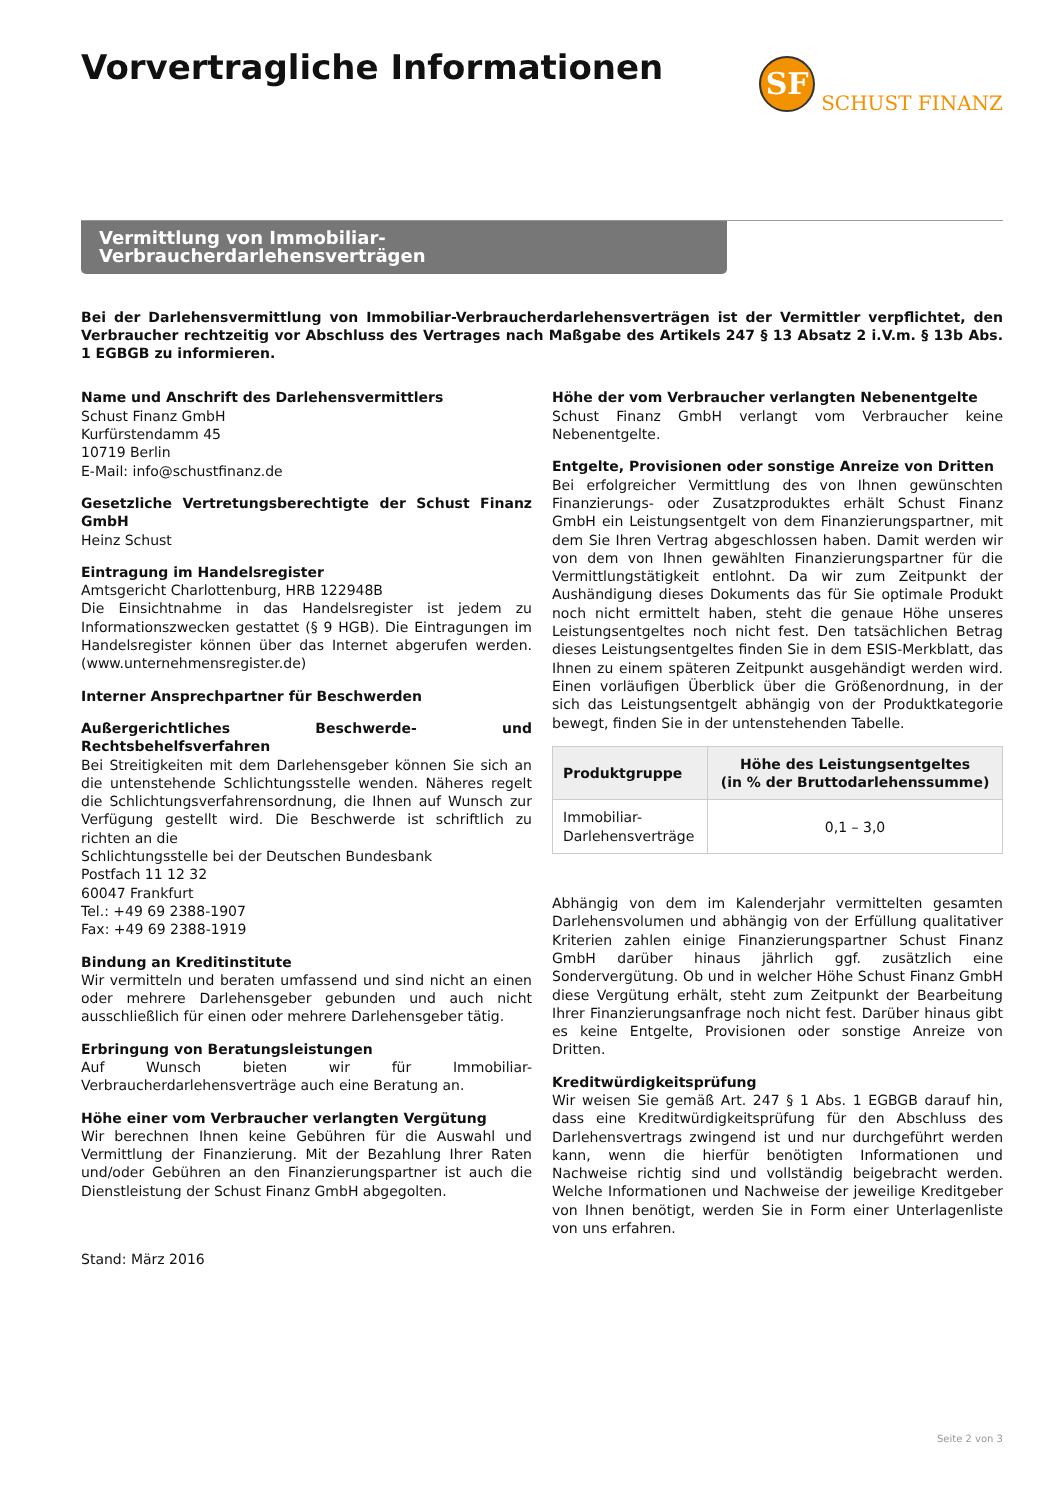Vorvertragliche Informationen
SF
SCHUST FINANZ
Vermittlung von Immobiliar-Verbraucherdarlehensverträgen
Bei der Darlehensvermittlung von Immobiliar-Verbraucherdarlehensverträgen ist der Vermittler verpflichtet, den Verbraucher rechtzeitig vor Abschluss des Vertrages nach Maßgabe des Artikels 247 § 13 Absatz 2 i.V.m. § 13b Abs. 1 EGBGB zu informieren.
Name und Anschrift des Darlehensvermittlers
Schust Finanz GmbH
Kurfürstendamm 45
10719 Berlin
E-Mail: info@schustfinanz.de
Gesetzliche Vertretungsberechtigte der Schust Finanz GmbH
Heinz Schust
Eintragung im Handelsregister
Amtsgericht Charlottenburg, HRB 122948B
Die Einsichtnahme in das Handelsregister ist jedem zu Informationszwecken gestattet (§ 9 HGB). Die Eintragungen im Handelsregister können über das Internet abgerufen werden. (www.unternehmensregister.de)
Interner Ansprechpartner für Beschwerden
Außergerichtliches Beschwerde- und Rechtsbehelfsverfahren
Bei Streitigkeiten mit dem Darlehensgeber können Sie sich an die untenstehende Schlichtungsstelle wenden. Näheres regelt die Schlichtungsverfahrensordnung, die Ihnen auf Wunsch zur Verfügung gestellt wird. Die Beschwerde ist schriftlich zu richten an die
Schlichtungsstelle bei der Deutschen Bundesbank
Postfach 11 12 32
60047 Frankfurt
Tel.: +49 69 2388-1907
Fax: +49 69 2388-1919
Bindung an Kreditinstitute
Wir vermitteln und beraten umfassend und sind nicht an einen oder mehrere Darlehensgeber gebunden und auch nicht ausschließlich für einen oder mehrere Darlehensgeber tätig.
Erbringung von Beratungsleistungen
Auf Wunsch bieten wir für Immobiliar-Verbraucherdarlehensverträge auch eine Beratung an.
Höhe einer vom Verbraucher verlangten Vergütung
Wir berechnen Ihnen keine Gebühren für die Auswahl und Vermittlung der Finanzierung. Mit der Bezahlung Ihrer Raten und/oder Gebühren an den Finanzierungspartner ist auch die Dienstleistung der Schust Finanz GmbH abgegolten.
Stand: März 2016
Höhe der vom Verbraucher verlangten Nebenentgelte
Schust Finanz GmbH verlangt vom Verbraucher keine Nebenentgelte.
Entgelte, Provisionen oder sonstige Anreize von Dritten
Bei erfolgreicher Vermittlung des von Ihnen gewünschten Finanzierungs- oder Zusatzproduktes erhält Schust Finanz GmbH ein Leistungsentgelt von dem Finanzierungspartner, mit dem Sie Ihren Vertrag abgeschlossen haben. Damit werden wir von dem von Ihnen gewählten Finanzierungspartner für die Vermittlungstätigkeit entlohnt. Da wir zum Zeitpunkt der Aushändigung dieses Dokuments das für Sie optimale Produkt noch nicht ermittelt haben, steht die genaue Höhe unseres Leistungsentgeltes noch nicht fest. Den tatsächlichen Betrag dieses Leistungsentgeltes finden Sie in dem ESIS-Merkblatt, das Ihnen zu einem späteren Zeitpunkt ausgehändigt werden wird. Einen vorläufigen Überblick über die Größenordnung, in der sich das Leistungsentgelt abhängig von der Produktkategorie bewegt, finden Sie in der untenstehenden Tabelle.
| Produktgruppe | Höhe des Leistungsentgeltes (in % der Bruttodarlehenssumme) |
| --- | --- |
| Immobiliar- Darlehensverträge | 0,1 – 3,0 |
Abhängig von dem im Kalenderjahr vermittelten gesamten Darlehensvolumen und abhängig von der Erfüllung qualitativer Kriterien zahlen einige Finanzierungspartner Schust Finanz GmbH darüber hinaus jährlich ggf. zusätzlich eine Sondervergütung. Ob und in welcher Höhe Schust Finanz GmbH diese Vergütung erhält, steht zum Zeitpunkt der Bearbeitung Ihrer Finanzierungsanfrage noch nicht fest. Darüber hinaus gibt es keine Entgelte, Provisionen oder sonstige Anreize von Dritten.
Kreditwürdigkeitsprüfung
Wir weisen Sie gemäß Art. 247 § 1 Abs. 1 EGBGB darauf hin, dass eine Kreditwürdigkeitsprüfung für den Abschluss des Darlehensvertrags zwingend ist und nur durchgeführt werden kann, wenn die hierfür benötigten Informationen und Nachweise richtig sind und vollständig beigebracht werden. Welche Informationen und Nachweise der jeweilige Kreditgeber von Ihnen benötigt, werden Sie in Form einer Unterlagenliste von uns erfahren.
Seite 2 von 3